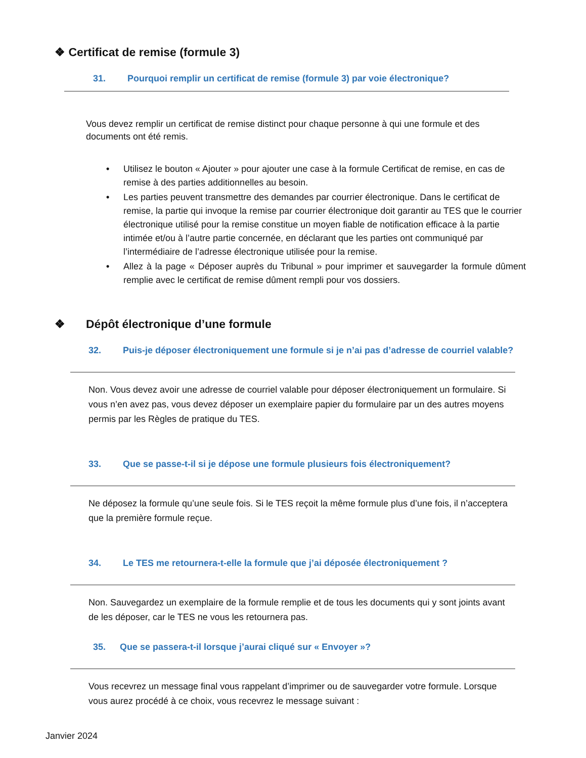❖ Certificat de remise (formule 3)
31. Pourquoi remplir un certificat de remise (formule 3) par voie électronique?
Vous devez remplir un certificat de remise distinct pour chaque personne à qui une formule et des documents ont été remis.
• Utilisez le bouton « Ajouter » pour ajouter une case à la formule Certificat de remise, en cas de remise à des parties additionnelles au besoin.
• Les parties peuvent transmettre des demandes par courrier électronique. Dans le certificat de remise, la partie qui invoque la remise par courrier électronique doit garantir au TES que le courrier électronique utilisé pour la remise constitue un moyen fiable de notification efficace à la partie intimée et/ou à l’autre partie concernée, en déclarant que les parties ont communiqué par l’intermédiaire de l’adresse électronique utilisée pour la remise.
• Allez à la page « Déposer auprès du Tribunal » pour imprimer et sauvegarder la formule dûment remplie avec le certificat de remise dûment rempli pour vos dossiers.
❖ Dépôt électronique d’une formule
32. Puis-je déposer électroniquement une formule si je n’ai pas d’adresse de courriel valable?
Non. Vous devez avoir une adresse de courriel valable pour déposer électroniquement un formulaire. Si vous n’en avez pas, vous devez déposer un exemplaire papier du formulaire par un des autres moyens permis par les Règles de pratique du TES.
33. Que se passe-t-il si je dépose une formule plusieurs fois électroniquement?
Ne déposez la formule qu’une seule fois. Si le TES reçoit la même formule plus d’une fois, il n’acceptera que la première formule reçue.
34. Le TES me retournera-t-elle la formule que j’ai déposée électroniquement ?
Non. Sauvegardez un exemplaire de la formule remplie et de tous les documents qui y sont joints avant de les déposer, car le TES ne vous les retournera pas.
35. Que se passera-t-il lorsque j’aurai cliqué sur « Envoyer »?
Vous recevrez un message final vous rappelant d’imprimer ou de sauvegarder votre formule. Lorsque vous aurez procédé à ce choix, vous recevrez le message suivant :
Janvier 2024